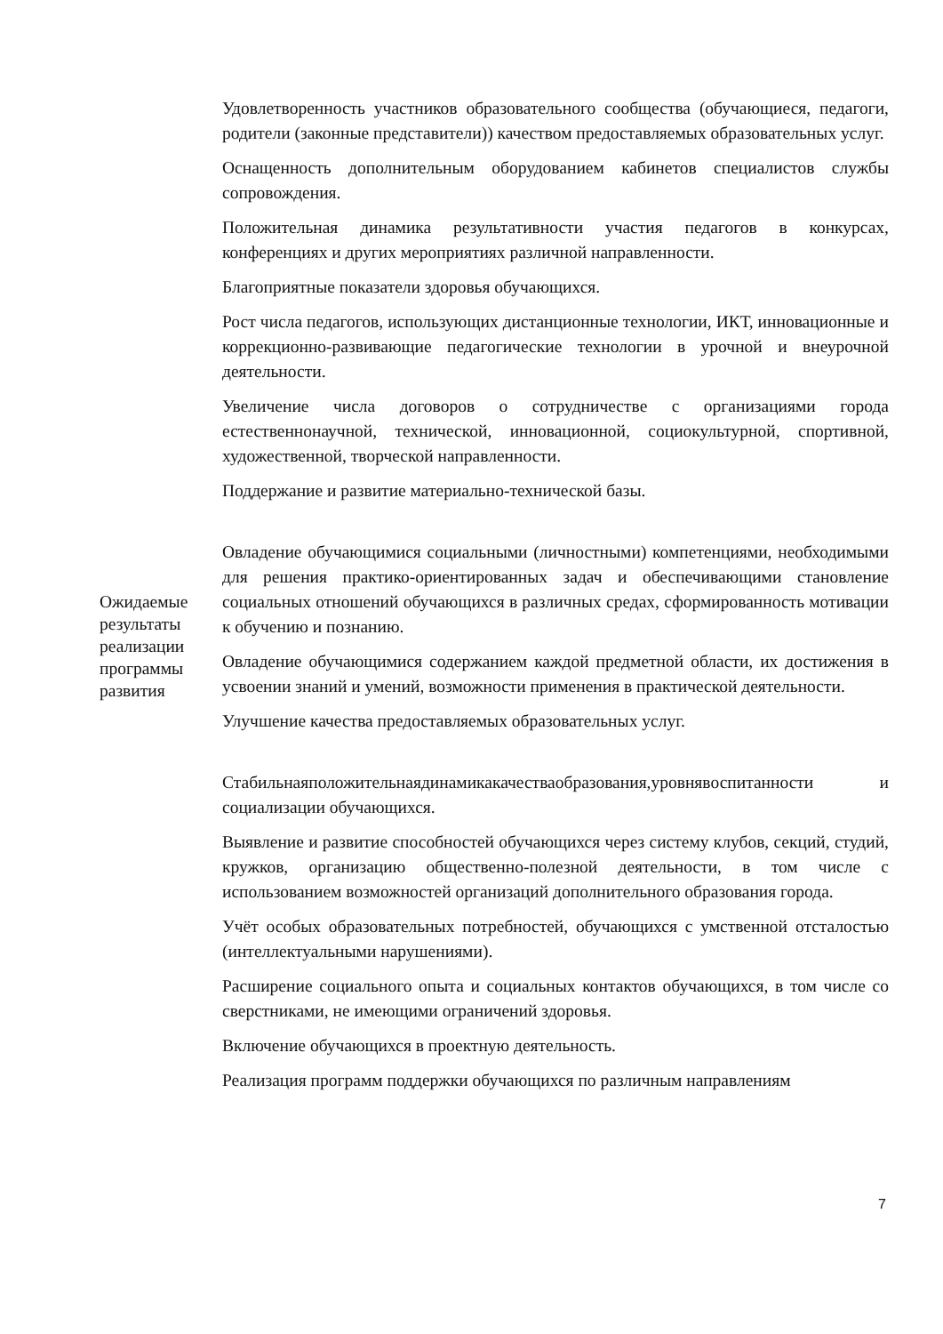| Ожидаемые результаты реализации программы развития | Удовлетворенность участников образовательного сообщества (обучающиеся, педагоги, родители (законные представители)) качеством предоставляемых образовательных услуг. Оснащенность дополнительным оборудованием кабинетов специалистов службы сопровождения. Положительная динамика результативности участия педагогов в конкурсах, конференциях и других мероприятиях различной направленности. Благоприятные показатели здоровья обучающихся. Рост числа педагогов, использующих дистанционные технологии, ИКТ, инновационные и коррекционно-развивающие педагогические технологии в урочной и внеурочной деятельности. Увеличение числа договоров о сотрудничестве с организациями города естественнонаучной, технической, инновационной, социокультурной, спортивной, художественной, творческой направленности. Поддержание и развитие материально-технической базы. Овладение обучающимися социальными (личностными) компетенциями, необходимыми для решения практико-ориентированных задач и обеспечивающими становление социальных отношений обучающихся в различных средах, сформированность мотивации к обучению и познанию. Овладение обучающимися содержанием каждой предметной области, их достижения в усвоении знаний и умений, возможности применения в практической деятельности. Улучшение качества предоставляемых образовательных услуг. Стабильнаяположительнаядинамикакачестваобразования,уровнявоспитанности и социализации обучающихся. Выявление и развитие способностей обучающихся через систему клубов, секций, студий, кружков, организацию общественно-полезной деятельности, в том числе с использованием возможностей организаций дополнительного образования города. Учёт особых образовательных потребностей, обучающихся с умственной отсталостью (интеллектуальными нарушениями). Расширение социального опыта и социальных контактов обучающихся, в том числе со сверстниками, не имеющими ограничений здоровья. Включение обучающихся в проектную деятельность. Реализация программ поддержки обучающихся по различным направлениям |
7